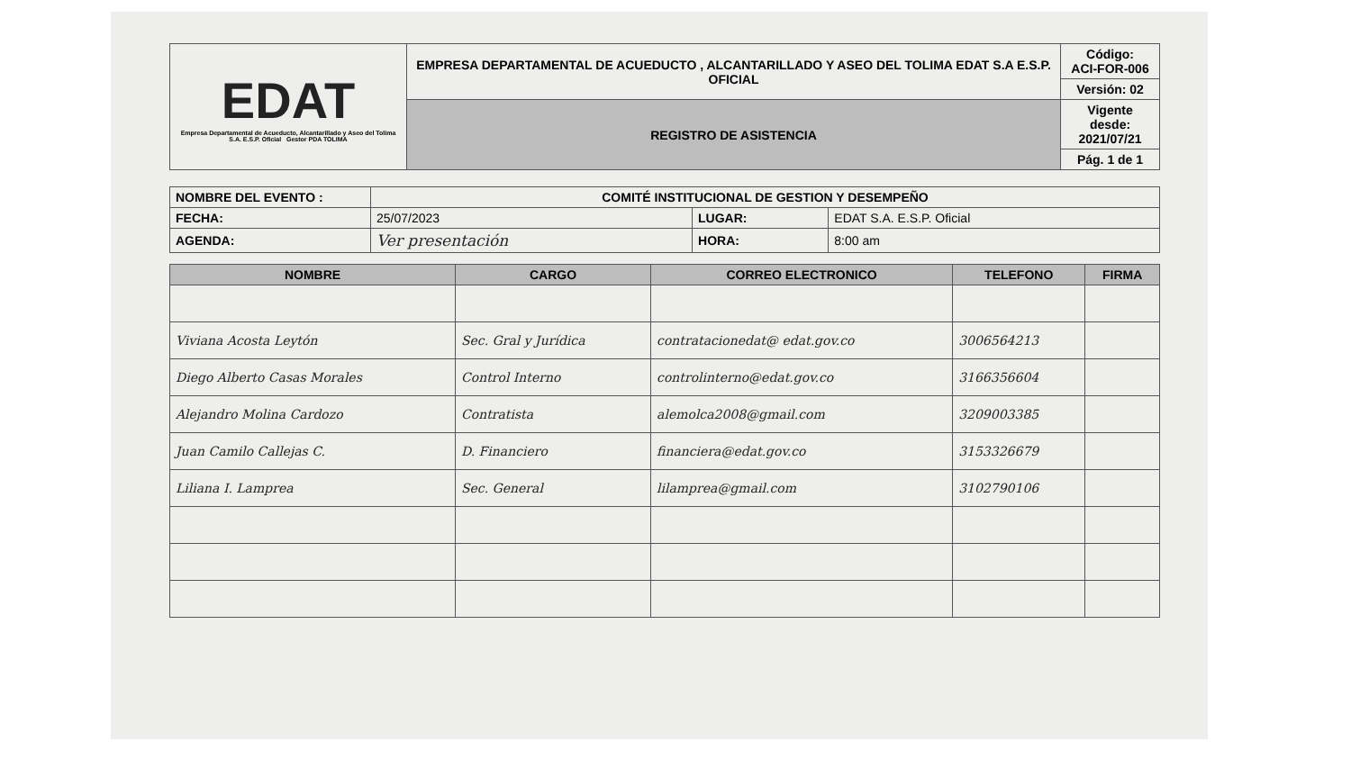| EDAT Empresa Departamental de Acueducto, Alcantarillado y Aseo del Tolima S.A. E.S.P. Oficial Gestor PDA TOLIMA | EMPRESA DEPARTAMENTAL DE ACUEDUCTO , ALCANTARILLADO Y ASEO DEL TOLIMA EDAT S.A E.S.P. OFICIAL | Código: ACI-FOR-006 |
| | | Versión: 02 |
| | REGISTRO DE ASISTENCIA | Vigente desde: 2021/07/21 |
| | | Pág. 1 de 1 |
| NOMBRE DEL EVENTO : | COMITÉ INSTITUCIONAL DE GESTION Y DESEMPEÑO | | |
| FECHA: | 25/07/2023 | LUGAR: | EDAT S.A. E.S.P. Oficial |
| AGENDA: | Ver presentación | HORA: | 8:00 am |
| NOMBRE | CARGO | CORREO ELECTRONICO | TELEFONO | FIRMA |
| --- | --- | --- | --- | --- |
| Viviana Acosta Leytón | Sec. Gral y Jurídica | contratacionedat@ edat.gov.co | 3006564213 | |
| Diego Alberto Casas Morales | Control Interno | controlinterno@edat.gov.co | 3166356604 | |
| Alejandro Molina Cardozo | Contratista | alemolca2008@gmail.com | 3209003385 | |
| Juan Camilo Callejas C. | D. Financiero | financiera@edat.gov.co | 3153326679 | |
| Liliana I. Lamprea | Sec. General | lilamprea@gmail.com | 3102790106 | |